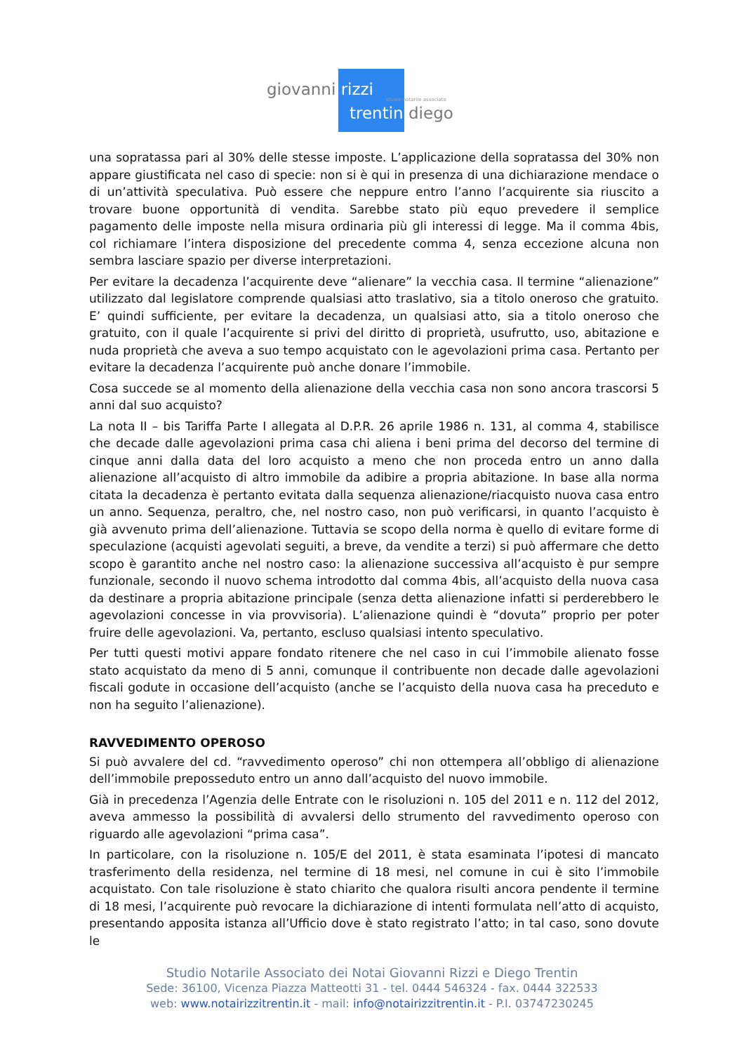giovanni rizzi
studio notarile associato
trentin diego
una sopratassa pari al 30% delle stesse imposte. L’applicazione della sopratassa del 30% non appare giustificata nel caso di specie: non si è qui in presenza di una dichiarazione mendace o di un’attività speculativa. Può essere che neppure entro l’anno l’acquirente sia riuscito a trovare buone opportunità di vendita. Sarebbe stato più equo prevedere il semplice pagamento delle imposte nella misura ordinaria più gli interessi di legge. Ma il comma 4bis, col richiamare l’intera disposizione del precedente comma 4, senza eccezione alcuna non sembra lasciare spazio per diverse interpretazioni.
Per evitare la decadenza l’acquirente deve “alienare” la vecchia casa. Il termine “alienazione” utilizzato dal legislatore comprende qualsiasi atto traslativo, sia a titolo oneroso che gratuito. E’ quindi sufficiente, per evitare la decadenza, un qualsiasi atto, sia a titolo oneroso che gratuito, con il quale l’acquirente si privi del diritto di proprietà, usufrutto, uso, abitazione e nuda proprietà che aveva a suo tempo acquistato con le agevolazioni prima casa. Pertanto per evitare la decadenza l’acquirente può anche donare l’immobile.
Cosa succede se al momento della alienazione della vecchia casa non sono ancora trascorsi 5 anni dal suo acquisto?
La nota II – bis Tariffa Parte I allegata al D.P.R. 26 aprile 1986 n. 131, al comma 4, stabilisce che decade dalle agevolazioni prima casa chi aliena i beni prima del decorso del termine di cinque anni dalla data del loro acquisto a meno che non proceda entro un anno dalla alienazione all’acquisto di altro immobile da adibire a propria abitazione. In base alla norma citata la decadenza è pertanto evitata dalla sequenza alienazione/riacquisto nuova casa entro un anno. Sequenza, peraltro, che, nel nostro caso, non può verificarsi, in quanto l’acquisto è già avvenuto prima dell’alienazione. Tuttavia se scopo della norma è quello di evitare forme di speculazione (acquisti agevolati seguiti, a breve, da vendite a terzi) si può affermare che detto scopo è garantito anche nel nostro caso: la alienazione successiva all’acquisto è pur sempre funzionale, secondo il nuovo schema introdotto dal comma 4bis, all’acquisto della nuova casa da destinare a propria abitazione principale (senza detta alienazione infatti si perderebbero le agevolazioni concesse in via provvisoria). L’alienazione quindi è “dovuta” proprio per poter fruire delle agevolazioni. Va, pertanto, escluso qualsiasi intento speculativo.
Per tutti questi motivi appare fondato ritenere che nel caso in cui l’immobile alienato fosse stato acquistato da meno di 5 anni, comunque il contribuente non decade dalle agevolazioni fiscali godute in occasione dell’acquisto (anche se l’acquisto della nuova casa ha preceduto e non ha seguito l’alienazione).
RAVVEDIMENTO OPEROSO
Si può avvalere del cd. “ravvedimento operoso” chi non ottempera all’obbligo di alienazione dell’immobile preposseduto entro un anno dall’acquisto del nuovo immobile.
Già in precedenza l’Agenzia delle Entrate con le risoluzioni n. 105 del 2011 e n. 112 del 2012, aveva ammesso la possibilità di avvalersi dello strumento del ravvedimento operoso con riguardo alle agevolazioni “prima casa”.
In particolare, con la risoluzione n. 105/E del 2011, è stata esaminata l’ipotesi di mancato trasferimento della residenza, nel termine di 18 mesi, nel comune in cui è sito l’immobile acquistato. Con tale risoluzione è stato chiarito che qualora risulti ancora pendente il termine di 18 mesi, l’acquirente può revocare la dichiarazione di intenti formulata nell’atto di acquisto, presentando apposita istanza all’Ufficio dove è stato registrato l’atto; in tal caso, sono dovute le
Studio Notarile Associato dei Notai Giovanni Rizzi e Diego Trentin
Sede: 36100, Vicenza Piazza Matteotti 31 - tel. 0444 546324 - fax. 0444 322533
web: www.notairizzitrentin.it - mail: info@notairizzitrentin.it - P.I. 03747230245